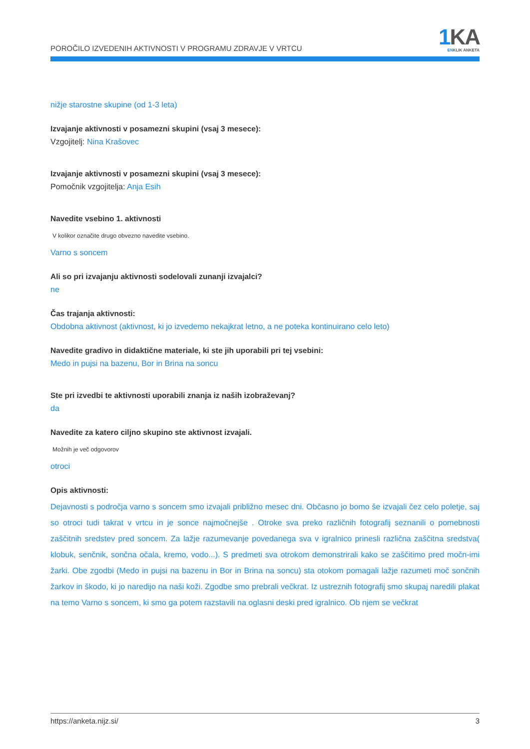POROČILO IZVEDENIH AKTIVNOSTI V PROGRAMU ZDRAVJE V VRTCU
1 KA
ENKLIK ANKETA
nižje starostne skupine (od 1-3 leta)
Izvajanje aktivnosti v posamezni skupini (vsaj 3 mesece):
Vzgojitelj: Nina Krašovec
Izvajanje aktivnosti v posamezni skupini (vsaj 3 mesece):
Pomočnik vzgojitelja: Anja Esih
Navedite vsebino 1. aktivnosti
V kolikor označite drugo obvezno navedite vsebino.
Varno s soncem
Ali so pri izvajanju aktivnosti sodelovali zunanji izvajalci?
ne
Čas trajanja aktivnosti:
Obdobna aktivnost (aktivnost, ki jo izvedemo nekajkrat letno, a ne poteka kontinuirano celo leto)
Navedite gradivo in didaktične materiale, ki ste jih uporabili pri tej vsebini:
Medo in pujsi na bazenu, Bor in Brina na soncu
Ste pri izvedbi te aktivnosti uporabili znanja iz naših izobraževanj?
da
Navedite za katero ciljno skupino ste aktivnost izvajali.
Možnih je več odgovorov
otroci
Opis aktivnosti:
Dejavnosti s področja varno s soncem smo izvajali približno mesec dni. Občasno jo bomo še izvajali čez celo poletje, saj so otroci tudi takrat v vrtcu in je sonce najmočnejše . Otroke sva preko različnih fotografij seznanili o pomebnosti zaščitnih sredstev pred soncem. Za lažje razumevanje povedanega sva v igralnico prinesli različna zaščitna sredstva( klobuk, senčnik, sončna očala, kremo, vodo...). S predmeti sva otrokom demonstrirali kako se zaščitimo pred močn-imi žarki. Obe zgodbi (Medo in pujsi na bazenu in Bor in Brina na soncu) sta otokom pomagali lažje razumeti moč sončnih žarkov in škodo, ki jo naredijo na naši koži. Zgodbe smo prebrali večkrat. Iz ustreznih fotografij smo skupaj naredili plakat na temo Varno s soncem, ki smo ga potem razstavili na oglasni deski pred igralnico. Ob njem se večkrat
https://anketa.nijz.si/ 3